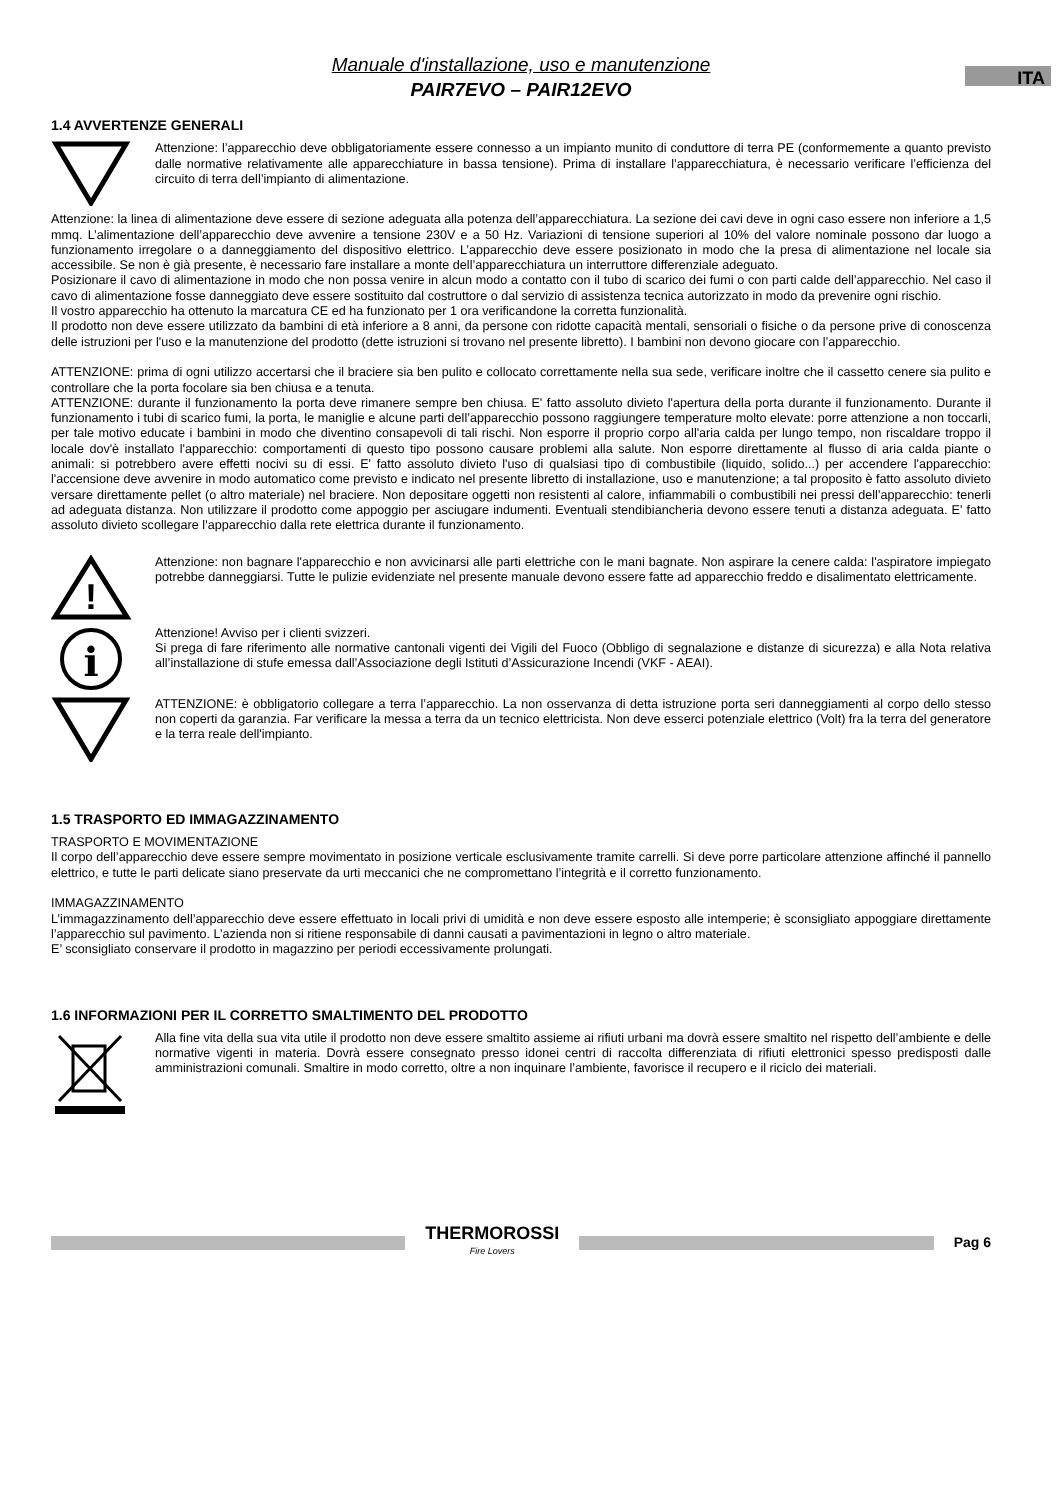Manuale d'installazione, uso e manutenzione
PAIR7EVO – PAIR12EVO
ITA
1.4 AVVERTENZE GENERALI
Attenzione: l’apparecchio deve obbligatoriamente essere connesso a un impianto munito di conduttore di terra PE (conformemente a quanto previsto dalle normative relativamente alle apparecchiature in bassa tensione). Prima di installare l’apparecchiatura, è necessario verificare l’efficienza del circuito di terra dell’impianto di alimentazione.
Attenzione: la linea di alimentazione deve essere di sezione adeguata alla potenza dell’apparecchiatura. La sezione dei cavi deve in ogni caso essere non inferiore a 1,5 mmq. L’alimentazione dell’apparecchio deve avvenire a tensione 230V e a 50 Hz. Variazioni di tensione superiori al 10% del valore nominale possono dar luogo a funzionamento irregolare o a danneggiamento del dispositivo elettrico. L’apparecchio deve essere posizionato in modo che la presa di alimentazione nel locale sia accessibile. Se non è già presente, è necessario fare installare a monte dell’apparecchiatura un interruttore differenziale adeguato.
Posizionare il cavo di alimentazione in modo che non possa venire in alcun modo a contatto con il tubo di scarico dei fumi o con parti calde dell’apparecchio. Nel caso il cavo di alimentazione fosse danneggiato deve essere sostituito dal costruttore o dal servizio di assistenza tecnica autorizzato in modo da prevenire ogni rischio.
Il vostro apparecchio ha ottenuto la marcatura CE ed ha funzionato per 1 ora verificandone la corretta funzionalità.
Il prodotto non deve essere utilizzato da bambini di età inferiore a 8 anni, da persone con ridotte capacità mentali, sensoriali o fisiche o da persone prive di conoscenza delle istruzioni per l'uso e la manutenzione del prodotto (dette istruzioni si trovano nel presente libretto). I bambini non devono giocare con l’apparecchio.
ATTENZIONE: prima di ogni utilizzo accertarsi che il braciere sia ben pulito e collocato correttamente nella sua sede, verificare inoltre che il cassetto cenere sia pulito e controllare che la porta focolare sia ben chiusa e a tenuta.
ATTENZIONE: durante il funzionamento la porta deve rimanere sempre ben chiusa. E' fatto assoluto divieto l'apertura della porta durante il funzionamento. Durante il funzionamento i tubi di scarico fumi, la porta, le maniglie e alcune parti dell’apparecchio possono raggiungere temperature molto elevate: porre attenzione a non toccarli, per tale motivo educate i bambini in modo che diventino consapevoli di tali rischi. Non esporre il proprio corpo all'aria calda per lungo tempo, non riscaldare troppo il locale dov'è installato l'apparecchio: comportamenti di questo tipo possono causare problemi alla salute. Non esporre direttamente al flusso di aria calda piante o animali: si potrebbero avere effetti nocivi su di essi. E' fatto assoluto divieto l'uso di qualsiasi tipo di combustibile (liquido, solido...) per accendere l'apparecchio: l'accensione deve avvenire in modo automatico come previsto e indicato nel presente libretto di installazione, uso e manutenzione; a tal proposito è fatto assoluto divieto versare direttamente pellet (o altro materiale) nel braciere. Non depositare oggetti non resistenti al calore, infiammabili o combustibili nei pressi dell’apparecchio: tenerli ad adeguata distanza. Non utilizzare il prodotto come appoggio per asciugare indumenti. Eventuali stendibiancheria devono essere tenuti a distanza adeguata. E' fatto assoluto divieto scollegare l’apparecchio dalla rete elettrica durante il funzionamento.
!
Attenzione: non bagnare l'apparecchio e non avvicinarsi alle parti elettriche con le mani bagnate. Non aspirare la cenere calda: l'aspiratore impiegato potrebbe danneggiarsi. Tutte le pulizie evidenziate nel presente manuale devono essere fatte ad apparecchio freddo e disalimentato elettricamente.
i
Attenzione! Avviso per i clienti svizzeri.
Si prega di fare riferimento alle normative cantonali vigenti dei Vigili del Fuoco (Obbligo di segnalazione e distanze di sicurezza) e alla Nota relativa all’installazione di stufe emessa dall’Associazione degli Istituti d’Assicurazione Incendi (VKF - AEAI).
ATTENZIONE: è obbligatorio collegare a terra l’apparecchio. La non osservanza di detta istruzione porta seri danneggiamenti al corpo dello stesso non coperti da garanzia. Far verificare la messa a terra da un tecnico elettricista. Non deve esserci potenziale elettrico (Volt) fra la terra del generatore e la terra reale dell'impianto.
1.5 TRASPORTO ED IMMAGAZZINAMENTO
TRASPORTO E MOVIMENTAZIONE
Il corpo dell’apparecchio deve essere sempre movimentato in posizione verticale esclusivamente tramite carrelli. Si deve porre particolare attenzione affinché il pannello elettrico, e tutte le parti delicate siano preservate da urti meccanici che ne compromettano l’integrità e il corretto funzionamento.
IMMAGAZZINAMENTO
L’immagazzinamento dell’apparecchio deve essere effettuato in locali privi di umidità e non deve essere esposto alle intemperie; è sconsigliato appoggiare direttamente l’apparecchio sul pavimento. L’azienda non si ritiene responsabile di danni causati a pavimentazioni in legno o altro materiale.
E’ sconsigliato conservare il prodotto in magazzino per periodi eccessivamente prolungati.
1.6 INFORMAZIONI PER IL CORRETTO SMALTIMENTO DEL PRODOTTO
Alla fine vita della sua vita utile il prodotto non deve essere smaltito assieme ai rifiuti urbani ma dovrà essere smaltito nel rispetto dell’ambiente e delle normative vigenti in materia. Dovrà essere consegnato presso idonei centri di raccolta differenziata di rifiuti elettronici spesso predisposti dalle amministrazioni comunali. Smaltire in modo corretto, oltre a non inquinare l’ambiente, favorisce il recupero e il riciclo dei materiali.
THERMOROSSI
Fire Lovers
Pag 6